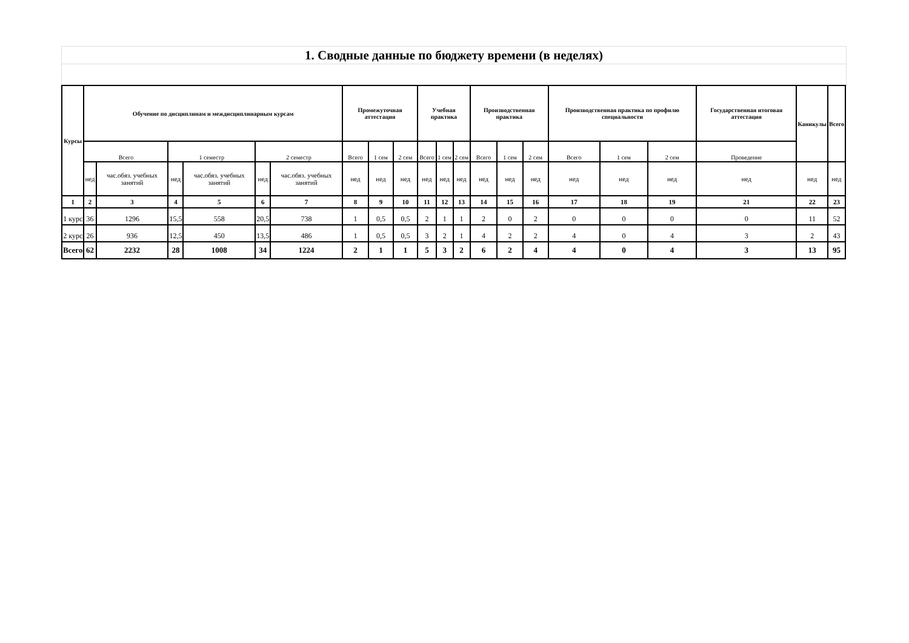1. Сводные данные по бюджету времени (в неделях)
| Курсы | Обучение по дисциплинам и междисциплинарным курсам | | | | | | Промежуточная аттестация | | | Учебная практика | | | Производственная практика | | | Производственная практика по профилю специальности | | | Государственная итоговая аттестация | Каникулы | Всего |
| --- | --- | --- | --- | --- | --- | --- | --- | --- | --- | --- | --- | --- | --- | --- | --- | --- | --- | --- | --- | --- | --- |
| | Всего | | 1 семестр | | 2 семестр | | Всего | 1 сем | 2 сем | Всего | 1 сем | 2 сем | Всего | 1 сем | 2 сем | Всего | 1 сем | 2 сем | Проведение | | |
| | нед | час.обяз. учебных занятий | нед | час.обяз. учебных занятий | нед | час.обяз. учебных занятий | нед | нед | нед | нед | нед | нед | нед | нед | нед | нед | нед | нед | нед | нед | нед |
| 1 | 2 | 3 | 4 | 5 | 6 | 7 | 8 | 9 | 10 | 11 | 12 | 13 | 14 | 15 | 16 | 17 | 18 | 19 | 21 | 22 | 23 |
| 1 курс | 36 | 1296 | 15,5 | 558 | 20,5 | 738 | 1 | 0,5 | 0,5 | 2 | 1 | 1 | 2 | 0 | 2 | 0 | 0 | 0 | 0 | 11 | 52 |
| 2 курс | 26 | 936 | 12,5 | 450 | 13,5 | 486 | 1 | 0,5 | 0,5 | 3 | 2 | 1 | 4 | 2 | 2 | 4 | 0 | 4 | 3 | 2 | 43 |
| Всего | 62 | 2232 | 28 | 1008 | 34 | 1224 | 2 | 1 | 1 | 5 | 3 | 2 | 6 | 2 | 4 | 4 | 0 | 4 | 3 | 13 | 95 |